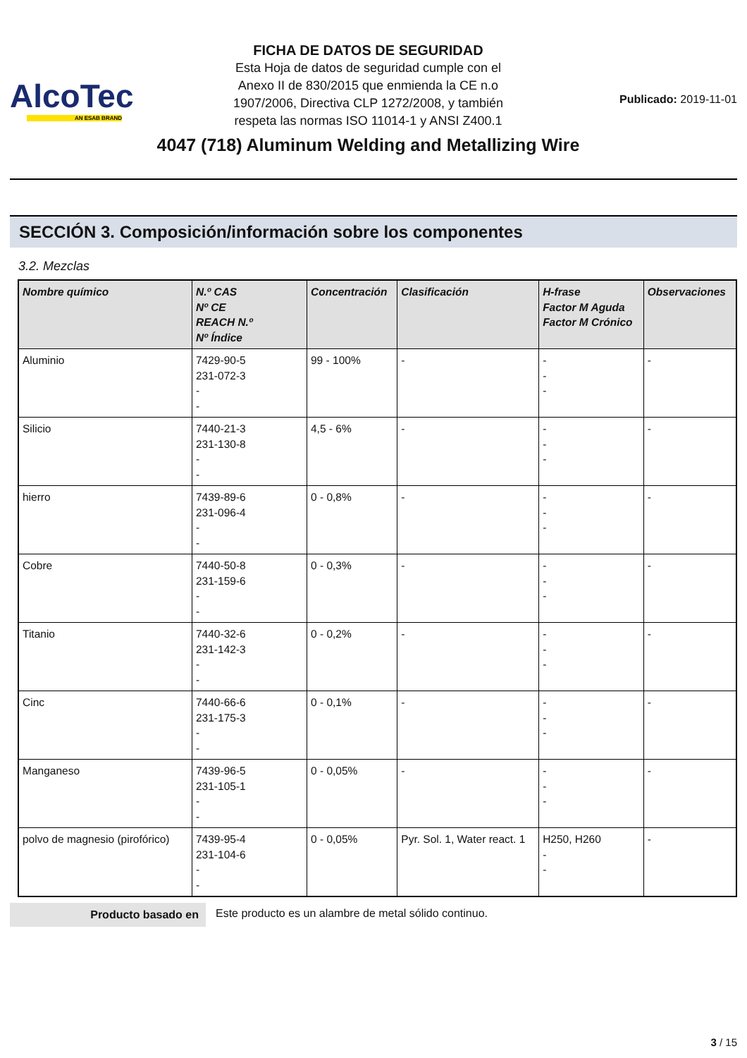AlcoTec
AN ESAB BRAND
FICHA DE DATOS DE SEGURIDAD
Esta Hoja de datos de seguridad cumple con el
Anexo II de 830/2015 que enmienda la CE n.o
1907/2006, Directiva CLP 1272/2008, y también
respeta las normas ISO 11014-1 y ANSI Z400.1
4047 (718) Aluminum Welding and Metallizing Wire
Publicado: 2019-11-01
SECCIÓN 3. Composición/información sobre los componentes
3.2. Mezclas
| Nombre químico | N.º CAS Nº CE REACH N.º Nº Índice | Concentración | Clasificación | H-frase Factor M Aguda Factor M Crónico | Observaciones |
| --- | --- | --- | --- | --- | --- |
| Aluminio | 7429-90-5 231-072-3 - - | 99 - 100% | - | - - - | - |
| Silicio | 7440-21-3 231-130-8 - - | 4,5 - 6% | - | - - - | - |
| hierro | 7439-89-6 231-096-4 - - | 0 - 0,8% | - | - - - | - |
| Cobre | 7440-50-8 231-159-6 - - | 0 - 0,3% | - | - - - | - |
| Titanio | 7440-32-6 231-142-3 - - | 0 - 0,2% | - | - - - | - |
| Cinc | 7440-66-6 231-175-3 - - | 0 - 0,1% | - | - - - | - |
| Manganeso | 7439-96-5 231-105-1 - - | 0 - 0,05% | - | - - - | - |
| polvo de magnesio (pirofórico) | 7439-95-4 231-104-6 - - | 0 - 0,05% | Pyr. Sol. 1, Water react. 1 | H250, H260 - - | - |
Producto basado en Este producto es un alambre de metal sólido continuo.
3 / 15